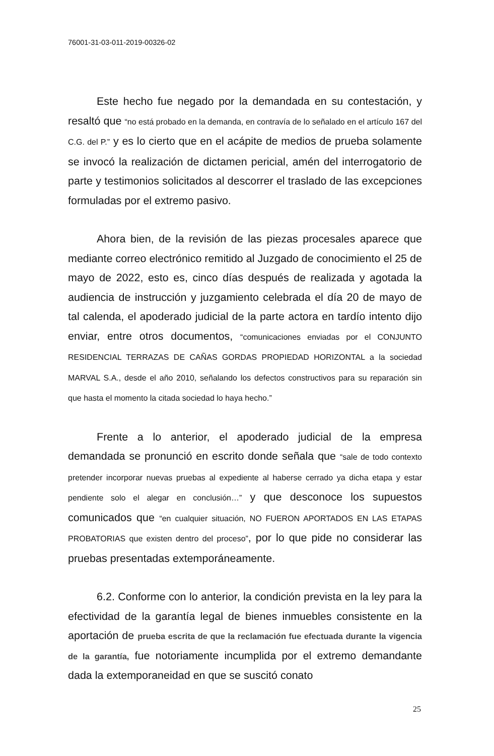76001-31-03-011-2019-00326-02
Este hecho fue negado por la demandada en su contestación, y resaltó que “no está probado en la demanda, en contravía de lo señalado en el artículo 167 del C.G. del P.” y es lo cierto que en el acápite de medios de prueba solamente se invocó la realización de dictamen pericial, amén del interrogatorio de parte y testimonios solicitados al descorrer el traslado de las excepciones formuladas por el extremo pasivo.
Ahora bien, de la revisión de las piezas procesales aparece que mediante correo electrónico remitido al Juzgado de conocimiento el 25 de mayo de 2022, esto es, cinco días después de realizada y agotada la audiencia de instrucción y juzgamiento celebrada el día 20 de mayo de tal calenda, el apoderado judicial de la parte actora en tardío intento dijo enviar, entre otros documentos, “comunicaciones enviadas por el CONJUNTO RESIDENCIAL TERRAZAS DE CAÑAS GORDAS PROPIEDAD HORIZONTAL a la sociedad MARVAL S.A., desde el año 2010, señalando los defectos constructivos para su reparación sin que hasta el momento la citada sociedad lo haya hecho.”
Frente a lo anterior, el apoderado judicial de la empresa demandada se pronunció en escrito donde señala que “sale de todo contexto pretender incorporar nuevas pruebas al expediente al haberse cerrado ya dicha etapa y estar pendiente solo el alegar en conclusión…” y que desconoce los supuestos comunicados que “en cualquier situación, NO FUERON APORTADOS EN LAS ETAPAS PROBATORIAS que existen dentro del proceso”, por lo que pide no considerar las pruebas presentadas extemporáneamente.
6.2. Conforme con lo anterior, la condición prevista en la ley para la efectividad de la garantía legal de bienes inmuebles consistente en la aportación de prueba escrita de que la reclamación fue efectuada durante la vigencia de la garantía, fue notoriamente incumplida por el extremo demandante dada la extemporaneidad en que se suscitó conato
25